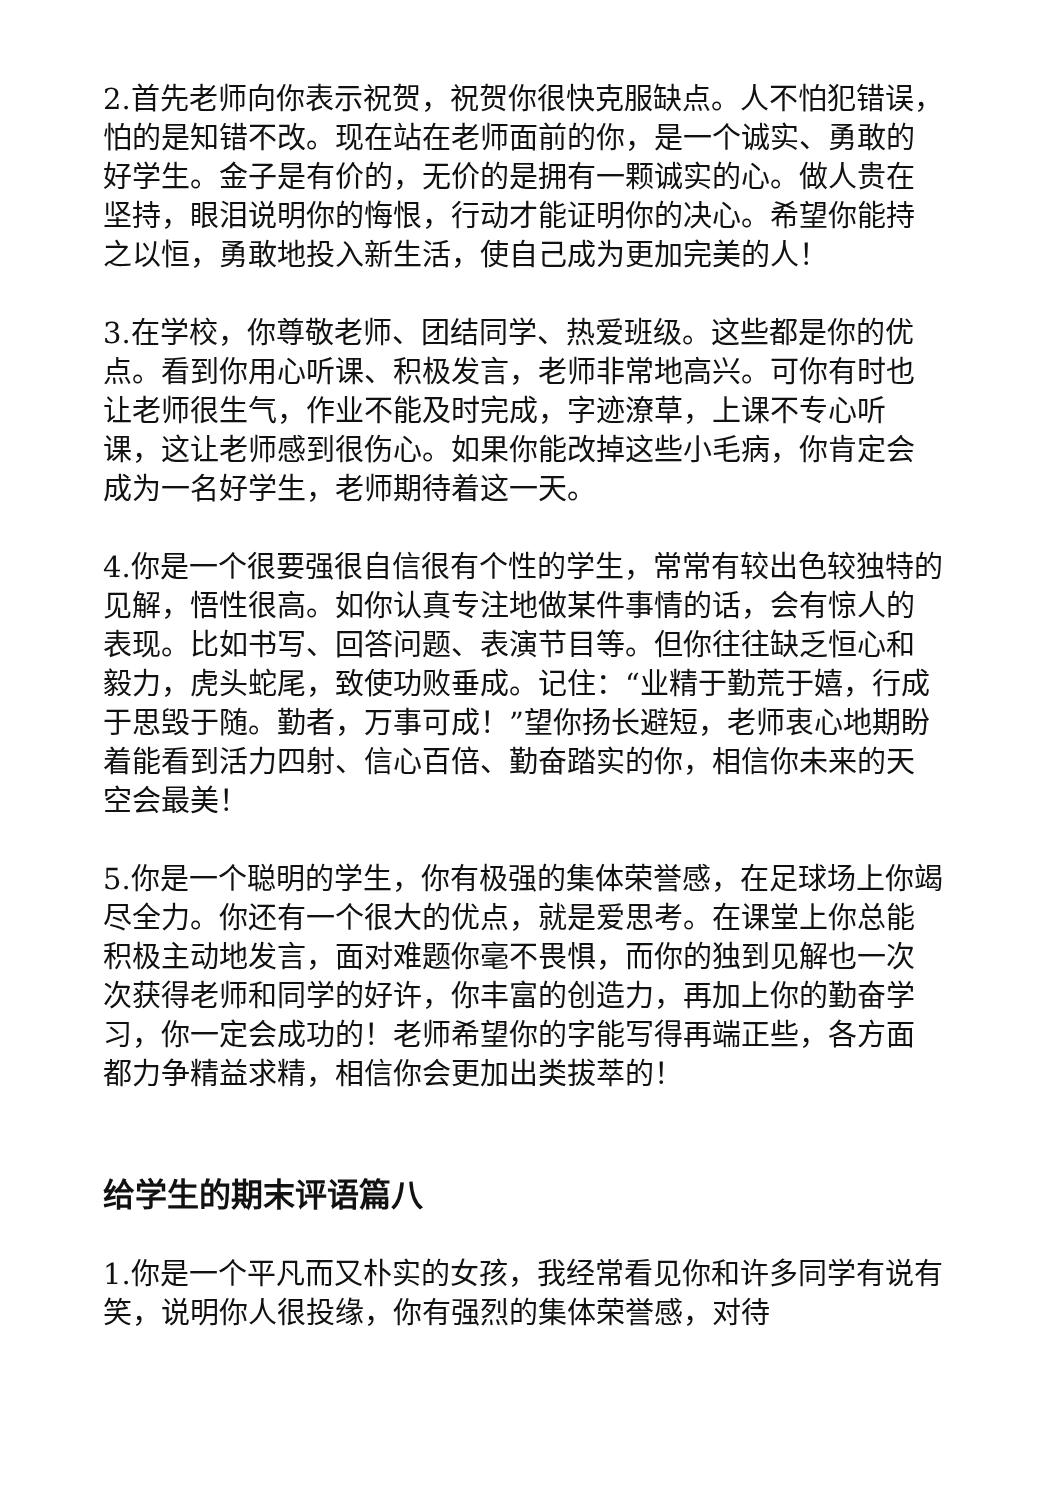2.首先老师向你表示祝贺，祝贺你很快克服缺点。人不怕犯错误，怕的是知错不改。现在站在老师面前的你，是一个诚实、勇敢的好学生。金子是有价的，无价的是拥有一颗诚实的心。做人贵在坚持，眼泪说明你的悔恨，行动才能证明你的决心。希望你能持之以恒，勇敢地投入新生活，使自己成为更加完美的人！
3.在学校，你尊敬老师、团结同学、热爱班级。这些都是你的优点。看到你用心听课、积极发言，老师非常地高兴。可你有时也让老师很生气，作业不能及时完成，字迹潦草，上课不专心听课，这让老师感到很伤心。如果你能改掉这些小毛病，你肯定会成为一名好学生，老师期待着这一天。
4.你是一个很要强很自信很有个性的学生，常常有较出色较独特的见解，悟性很高。如你认真专注地做某件事情的话，会有惊人的表现。比如书写、回答问题、表演节目等。但你往往缺乏恒心和毅力，虎头蛇尾，致使功败垂成。记住：“业精于勤荒于嬉，行成于思毁于随。勤者，万事可成！”望你扬长避短，老师衷心地期盼着能看到活力四射、信心百倍、勤奋踏实的你，相信你未来的天空会最美！
5.你是一个聪明的学生，你有极强的集体荣誉感，在足球场上你竭尽全力。你还有一个很大的优点，就是爱思考。在课堂上你总能积极主动地发言，面对难题你毫不畏惧，而你的独到见解也一次次获得老师和同学的好许，你丰富的创造力，再加上你的勤奋学习，你一定会成功的！老师希望你的字能写得再端正些，各方面都力争精益求精，相信你会更加出类拔萃的！
给学生的期末评语篇八
1.你是一个平凡而又朴实的女孩，我经常看见你和许多同学有说有笑，说明你人很投缘，你有强烈的集体荣誉感，对待